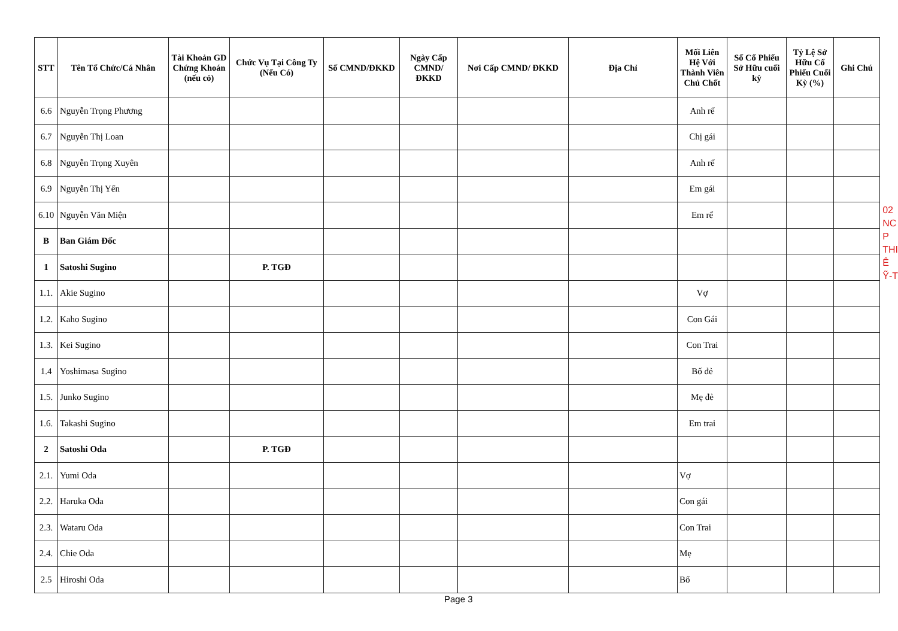| STT | Tên Tổ Chức/Cá Nhân | Tài Khoản GD Chứng Khoán (nếu có) | Chức Vụ Tại Công Ty (Nếu Có) | Số CMND/ĐKKD | Ngày Cấp CMND/ ĐKKD | Nơi Cấp CMND/ ĐKKD | Địa Chỉ | Mối Liên Hệ Với Thành Viên Chủ Chốt | Số Cổ Phiếu Sở Hữu cuối kỳ | Tỷ Lệ Sở Hữu Cổ Phiếu Cuối Kỳ (%) | Ghi Chú |
| --- | --- | --- | --- | --- | --- | --- | --- | --- | --- | --- | --- |
| 6.6 | Nguyễn Trọng Phương | | | | | | | Anh rể | | | |
| 6.7 | Nguyễn Thị Loan | | | | | | | Chị gái | | | |
| 6.8 | Nguyễn Trọng Xuyên | | | | | | | Anh rể | | | |
| 6.9 | Nguyễn Thị Yến | | | | | | | Em gái | | | |
| 6.10 | Nguyễn Văn Miện | | | | | | | Em rể | | | |
| B | Ban Giám Đốc | | | | | | | | | | |
| 1 | Satoshi Sugino | | P. TGĐ | | | | | | | | |
| 1.1. | Akie Sugino | | | | | | | Vợ | | | |
| 1.2. | Kaho Sugino | | | | | | | Con Gái | | | |
| 1.3. | Kei Sugino | | | | | | | Con Trai | | | |
| 1.4 | Yoshimasa Sugino | | | | | | | Bố đẻ | | | |
| 1.5. | Junko Sugino | | | | | | | Mẹ đẻ | | | |
| 1.6. | Takashi Sugino | | | | | | | Em trai | | | |
| 2 | Satoshi Oda | | P. TGĐ | | | | | | | | |
| 2.1. | Yumi Oda | | | | | | | Vợ | | | |
| 2.2. | Haruka Oda | | | | | | | Con gái | | | |
| 2.3. | Wataru Oda | | | | | | | Con Trai | | | |
| 2.4. | Chie Oda | | | | | | | Mẹ | | | |
| 2.5 | Hiroshi Oda | | | | | | | Bố | | | |
Page 3
02
NC
P
THI
Ê
Ỹ-T